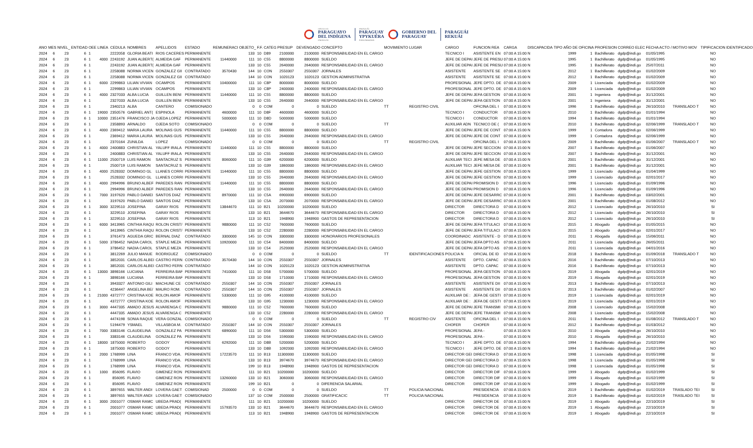INSTITUTO
PARAGUAYO
DEL INDÍGENA
PARAGUAY
PARAGUÁI
PARAGUAY
YPYKUÉRA
ÑANGAREKOHA
GOBIERNO DEL
PARAGUAY
PARAGUÁI
REKUÁI
| ANO | MES | NIVEL_ | ENTIDAD | OEE | LINEA | CEDULA | NOMBRES | APELLIDOS | ESTADO | REMUNERACI | OBJETO_ | F.F. | CATEG | PRESUP | DEVENGADO | CONCEPTO | MOVIMIENTO | LUGAR | CARGO | FUNCION REA | CARGA | DISCAPACIDA | TIPO | AÑO DE | OFICINA | PROFESION | CORREO ELEC | FECHA ACTO / | MOTIVO MOV | TIPIFICACION | IDENTIFICADO |
| --- | --- | --- | --- | --- | --- | --- | --- | --- | --- | --- | --- | --- | --- | --- | --- | --- | --- | --- | --- | --- | --- | --- | --- | --- | --- | --- | --- | --- | --- | --- | --- |
| 2024 | 6 | 23 | 6 | 1 | | 2222058 | GLORIA BEATI | RIOS CACERES | PERMANENTE | | 133 | 10 | D89 | 2100000 | 2100000 | RESPONSABILIDAD EN EL CARGO | | | TECNICO I | ASISTENTE EN | 07:00 A 15:00 | N | | 1999 | 1 | Bachillerato | dgdp@indi.go | 01/05/1995 | | NO | |
| 2024 | 6 | 23 | 6 | 1 | 4000 | 2243192 | JUAN ALBERT( | ALMEIDA GAF | PERMANENTE | 11440000 | 111 | 10 | C55 | 8800000 | 8800000 | SUELDO | | | JEFE DE DEPAI | JEFE DE PRESU | 07:00 A 15:00 | N | | 1995 | 1 | Bachillerato | dgdp@indi.go | 01/05/1995 | | NO | |
| 2024 | 6 | 23 | 6 | 1 | | 2243192 | JUAN ALBERT( | ALMEIDA GAF | PERMANENTE | | 133 | 10 | C55 | 2640000 | 2640000 | RESPONSABILIDAD EN EL CARGO | | | JEFE DE DEPAI | JEFE DE PRESU | 07:00 A 15:00 | N | | 1995 | 1 | Bachillerato | dgdp@indi.go | 25/07/2011 | | NO | |
| 2024 | 6 | 23 | 6 | 1 | | 2258088 | NORMA VICEN | GONZALEZ GII | CONTRATADO | 3570430 | 144 | 10 | CON | 2550307 | 2550307 | JORNALES | | | ASISTENTE | ASISTENTE SE | 07:00 A 15:00 | N | | 2012 | 1 | Bachillerato | dgdp@indi.go | 01/02/2009 | | NO | |
| 2024 | 6 | 23 | 6 | 1 | | 2258088 | NORMA VICEN | GONZALEZ GII | CONTRATADO | | 144 | 10 | CON | 1020123 | 1020123 | GESTION ADMINISTRATIVA | | | ASISTENTE | ASISTENTE SE | 07:00 A 15:00 | N | | 2012 | 1 | Bachillerato | dgdp@indi.go | 01/02/2009 | | NO | |
| 2024 | 6 | 23 | 6 | 1 | 6000 | 2299863 | LILIAN VIVIAN | OCAMPOS | PERMANENTE | 10400000 | 111 | 10 | C8P | 8000000 | 8000000 | SUELDO | | | PROFESIONAL | JEFE DPTO. DE | 07:00 A 15:00 | N | | 2009 | 1 | Licenciada | dgdp@indi.go | 01/02/2009 | | NO | |
| 2024 | 6 | 23 | 6 | 1 | | 2299863 | LILIAN VIVIAN | OCAMPOS | PERMANENTE | | 133 | 10 | C8P | 2400000 | 2400000 | RESPONSABILIDAD EN EL CARGO | | | PROFESIONAL | JEFE DPTO. DE | 07:00 A 15:00 | N | | 2009 | 1 | Licenciada | dgdp@indi.go | 01/02/2009 | | NO | |
| 2024 | 6 | 23 | 6 | 1 | 4000 | 2327033 | ALBA LUCIA | GUILLEN BENI | PERMANENTE | 11440000 | 111 | 10 | C55 | 8800000 | 8800000 | SUELDO | | | JEFE DE DEPAI | JEFA GESTION | 07:00 A 15:00 | N | | 2001 | 1 | Ingeniera | dgdp@indi.go | 31/12/2001 | | NO | |
| 2024 | 6 | 23 | 6 | 1 | | 2327033 | ALBA LUCIA | GUILLEN BENI | PERMANENTE | | 133 | 10 | C55 | 2640000 | 2640000 | RESPONSABILIDAD EN EL CARGO | | | JEFE DE DEPAI | JEFA GESTION | 07:00 A 15:00 | N | | 2001 | 1 | Ingeniera | dgdp@indi.go | 31/12/2001 | | NO | |
| 2024 | 6 | 23 | 6 | 1 | | 2340213 | ALBA | CANTERO | COMISIONADO | | 0 | 0 | COM | 0 | 0 | SUELDO | TT | REGISTRO CIVIL | | OFICINA DEL I | 07:00 A 15:00 | N | | 1996 | 1 | Bachillerato | dgdp@indi.go | 26/10/2010 | TRANSLADO T | NO | |
| 2024 | 6 | 23 | 6 | 1 | 19000 | 2350576 | GABRIEL ANT( | ESPINOLA | PERMANENTE | 4600000 | 111 | 10 | D8F | 4600000 | 4600000 | SUELDO | | | TECNICO I | CONDUCTOR | 07:00 A 15:00 | N | | 2010 | 1 | Bachillerato | dgdp@indi.go | 01/01/1994 | | NO | |
| 2024 | 6 | 23 | 6 | 1 | 10000 | 2351476 | FRANCISCO JA | OJEDA LOPEZ | PERMANENTE | 5000000 | 111 | 10 | D8D | 5000000 | 5000000 | SUELDO | | | TECNICO I | CONDUCTOR | 07:00 A 15:00 | N | | 1994 | 1 | Bachillerato | dgdp@indi.go | 01/01/1994 | | NO | |
| 2024 | 6 | 23 | 6 | 1 | | 2358893 | ARNALDO | OJEDA SOTO | COMISIONADO | | 0 | 0 | COM | 0 | 0 | SUELDO | TT | | AUXILIAR ADN | TECNICO DE ( | 07:00 A 15:00 | N | | 2010 | 1 | Bachillerato | dgdp@indi.go | 02/06/1999 | TRANSLADO T | NO | |
| 2024 | 6 | 23 | 6 | 1 | 4000 | 2369412 | MARIA LAURA | MOLINAS GUS | PERMANENTE | 11440000 | 111 | 10 | C55 | 8800000 | 8800000 | SUELDO | | | JEFE DE DEPAI | JEFE DE CONT | 07:00 A 15:00 | N | | 1999 | 1 | Contadora | dgdp@indi.go | 02/06/1999 | | NO | |
| 2024 | 6 | 23 | 6 | 1 | | 2369412 | MARIA LAURA | MOLINAS GUS | PERMANENTE | | 133 | 10 | C55 | 2640000 | 2640000 | RESPONSABILIDAD EN EL CARGO | | | JEFE DE DEPAI | JEFE DE CONT | 07:00 A 15:00 | N | | 1999 | 1 | Contadora | dgdp@indi.go | 02/06/1999 | | NO | |
| 2024 | 6 | 23 | 6 | 1 | | 2370164 | ZUNILDA | LOPEZ | COMISIONADO | | 0 | 0 | COM | 0 | 0 | SUELDO | TT | REGISTRO CIVIL | | OFICINA DEL I | 07:00 A 15:00 | N | | 2009 | 1 | Bachillerato | dgdp@indi.go | 01/06/2007 | TRANSLADO T | NO | |
| 2024 | 6 | 23 | 6 | 1 | 4000 | 2400883 | CHRISTIAN AL | YALUFF IRALA | PERMANENTE | 11440000 | 111 | 10 | C55 | 8800000 | 8800000 | SUELDO | | | JEFE DE DEPAI | JEFE SECCION | 07:00 A 15:00 | N | | 2007 | 1 | Bachillerato | dgdp@indi.go | 01/06/2007 | | NO | |
| 2024 | 6 | 23 | 6 | 1 | | 2400883 | CHRISTIAN AL | YALUFF IRALA | PERMANENTE | | 133 | 10 | C55 | 2640000 | 2640000 | RESPONSABILIDAD EN EL CARGO | | | JEFE DE DEPAI | JEFE SECCION | 07:00 A 15:00 | N | | 2007 | 1 | Bachillerato | dgdp@indi.go | 31/12/2001 | | NO | |
| 2024 | 6 | 23 | 6 | 1 | 11000 | 2500719 | LUIS RAMON | SANTACRUZ S | PERMANENTE | 8060000 | 111 | 10 | G39 | 6200000 | 6200000 | SUELDO | | | AUXILIAR TECI | JEFE MESA DE | 07:00 A 15:00 | N | | 2001 | 1 | Bachillerato | dgdp@indi.go | 31/12/2001 | | NO | |
| 2024 | 6 | 23 | 6 | 1 | | 2500719 | LUIS RAMON | SANTACRUZ S | PERMANENTE | | 133 | 10 | G39 | 1860000 | 1860000 | RESPONSABILIDAD EN EL CARGO | | | AUXILIAR TECI | JEFE MESA DE | 07:00 A 15:00 | N | | 2001 | 1 | Bachillerato | dgdp@indi.go | 31/12/2001 | | NO | |
| 2024 | 6 | 23 | 6 | 1 | 4000 | 2528332 | DOMINGO GL | LLANES CORRI | PERMANENTE | 11440000 | 111 | 10 | C55 | 8800000 | 8800000 | SUELDO | | | JEFE DE DEPAI | JEFE GESTION | 07:00 A 15:00 | N | | 1999 | 1 | Licenciado | dgdp@indi.go | 01/04/1999 | | NO | |
| 2024 | 6 | 23 | 6 | 1 | | 2528332 | DOMINGO GL | LLANES CORRI | PERMANENTE | | 133 | 10 | C55 | 2640000 | 2640000 | RESPONSABILIDAD EN EL CARGO | | | JEFE DE DEPAI | JEFE GESTION | 07:00 A 15:00 | N | | 1999 | 1 | Licenciado | dgdp@indi.go | 02/01/2017 | | NO | |
| 2024 | 6 | 23 | 6 | 1 | 4000 | 2994996 | BRUNO ALBEF | PAREDES RAN | PERMANENTE | 11440000 | 111 | 10 | C55 | 8800000 | 8800000 | SUELDO | | | JEFE DE DEPAI | PROMISION D | 07:00 A 15:00 | N | | 1996 | 1 | Licenciado | dgdp@indi.go | 01/09/1996 | | NO | |
| 2024 | 6 | 23 | 6 | 1 | | 2994996 | BRUNO ALBEF | PAREDES RAN | PERMANENTE | | 133 | 10 | C55 | 2640000 | 2640000 | RESPONSABILIDAD EN EL CARGO | | | JEFE DE DEPAI | PROMISION D | 07:00 A 15:00 | N | | 1996 | 1 | Licenciado | dgdp@indi.go | 01/09/1996 | | NO | |
| 2024 | 6 | 23 | 6 | 1 | 7000 | 3197620 | PABLO DANIEI | SANTOS DIAZ | PERMANENTE | 8970000 | 111 | 10 | C5A | 6900000 | 6900000 | SUELDO | | | JEFE DE DEPAI | JEFE DESARRC | 07:00 A 15:00 | N | | 2001 | 1 | Bachillerato | dgdp@indi.go | 03/02/2001 | | NO | |
| 2024 | 6 | 23 | 6 | 1 | | 3197620 | PABLO DANIEI | SANTOS DIAZ | PERMANENTE | | 133 | 10 | C5A | 2070000 | 2070000 | RESPONSABILIDAD EN EL CARGO | | | JEFE DE DEPAI | JEFE DESARRC | 07:00 A 15:00 | N | | 2001 | 1 | Bachillerato | dgdp@indi.go | 01/08/2012 | | NO | |
| 2024 | 6 | 23 | 6 | 1 | 3000 | 3229510 | JOSEFINA | GARAY RIOS | PERMANENTE | 13844670 | 111 | 10 | B21 | 10200000 | 10200000 | SUELDO | | | DIRECTOR | DIRECTORA D | 07:00 A 15:00 | N | | 2012 | 1 | Licenciado | dgdp@indi.go | 26/10/2010 | | SI | |
| 2024 | 6 | 23 | 6 | 1 | | 3229510 | JOSEFINA | GARAY RIOS | PERMANENTE | | 133 | 10 | B21 | 3644670 | 3644670 | RESPONSABILIDAD EN EL CARGO | | | DIRECTOR | DIRECTORA D | 07:00 A 15:00 | N | | 2012 | 1 | Licenciado | dgdp@indi.go | 26/10/2010 | | SI | |
| 2024 | 6 | 23 | 6 | 1 | | 3229510 | JOSEFINA | GARAY RIOS | PERMANENTE | | 113 | 10 | B21 | 1948900 | 1948900 | GASTOS DE REPRESENTACION | | | DIRECTOR | DIRECTORA D | 07:00 A 15:00 | N | | 2012 | 1 | Licenciado | dgdp@indi.go | 26/10/2010 | | SI | |
| 2024 | 6 | 23 | 6 | 1 | 6000 | 3413965 | CINTHIA RAQU | ROLON CRIST/ | PERMANENTE | 9880000 | 111 | 10 | C52 | 7600000 | 7600000 | SUELDO | | | JEFE DE DEPAI | JEFA TITULACI | 07:00 A 15:00 | N | | 2015 | 1 | Abogado | dgdp@indi.go | 01/05/2015 | | NO | |
| 2024 | 6 | 23 | 6 | 1 | | 3413965 | CINTHIA RAQU | ROLON CRIST/ | PERMANENTE | | 133 | 10 | C52 | 2280000 | 2280000 | RESPONSABILIDAD EN EL CARGO | | | JEFE DE DEPAI | JEFA TITULACI | 07:00 A 15:00 | N | | 2015 | 1 | Abogado | dgdp@indi.go | 02/01/2017 | | NO | |
| 2024 | 6 | 23 | 6 | 1 | | 3761473 | AGUEDA GRIC | BERNAL DIAZ | CONTRATADO | 3300000 | 145 | 10 | CON | 3300000 | 3300000 | HONORARIOS PROFESIONALES | | | COORDINADC | ASISTENTE - D | 07:00 A 15:00 | N | | 2011 | 1 | Abogada | dgdp@indi.go | 15/06/2011 | | NO | |
| 2024 | 6 | 23 | 6 | 1 | 5000 | 3786452 | NADIA CAROL | STAPLE MEZA | PERMANENTE | 10920000 | 111 | 10 | C54 | 8400000 | 8400000 | SUELDO | | | JEFE DE DEPAI | JEFA DPTO AS | 07:00 A 15:00 | N | | 2011 | 1 | Licenciada | dgdp@indi.go | 26/05/2011 | | NO | |
| 2024 | 6 | 23 | 6 | 1 | | 3786452 | NADIA CAROL | STAPLE MEZA | PERMANENTE | | 133 | 10 | C54 | 2520000 | 2520000 | RESPONSABILIDAD EN EL CARGO | | | JEFE DE DEPAI | JEFA DPTO AS | 07:00 A 15:00 | N | | 2011 | 1 | Licenciada | dgdp@indi.go | 04/01/2016 | | NO | |
| 2024 | 6 | 23 | 6 | 1 | | 3812269 | JULIO MANUE | RODRIGUEZ | COMISIONADO | | 0 | 0 | COM | 0 | 0 | SUELDO | TT | IDENTIFICACIONES | POLICIA N | OFICIAL DE ID | 07:00 A 15:00 | N | | 2018 | 1 | Bachillerato | dgdp@indi.go | 01/09/2018 | TRANSLADO T | NO | |
| 2024 | 6 | 23 | 6 | 1 | | 3852031 | CARLOS ALBEI | CASTRO FERN | CONTRATADO | 3570430 | 144 | 10 | CON | 2550307 | 2550307 | JORNALES | | | ASISTENTE | DPTO. CAPAC | 07:00 A 15:00 | N | | 2016 | 1 | Bachillerato | dgdp@indi.go | 07/10/2013 | | NO | |
| 2024 | 6 | 23 | 6 | 1 | | 3852031 | CARLOS ALBEI | CASTRO FERN | CONTRATADO | | 144 | 10 | CON | 1020123 | 1020123 | GESTION ADMINISTRATIVA | | | ASISTENTE | DPTO. CAPAC | 07:00 A 15:00 | N | | 2016 | 1 | Bachillerato | dgdp@indi.go | 07/10/2013 | | NO | |
| 2024 | 6 | 23 | 6 | 1 | 13000 | 3898166 | LUCIANA | FERREIRA BAF | PERMANENTE | 7410000 | 111 | 10 | D58 | 5700000 | 5700000 | SUELDO | | | PROFESIONAL | JEFA GESTION | 07:00 A 15:00 | N | | 2019 | 1 | Abogada | dgdp@indi.go | 02/01/2019 | | NO | |
| 2024 | 6 | 23 | 6 | 1 | | 3898166 | LUCIANA | FERREIRA BAF | PERMANENTE | | 133 | 10 | D58 | 1710000 | 1710000 | RESPONSABILIDAD EN EL CARGO | | | PROFESIONAL | JEFA GESTION | 07:00 A 15:00 | N | | 2019 | 1 | Abogada | dgdp@indi.go | 02/01/2019 | | NO | |
| 2024 | 6 | 23 | 6 | 1 | | 3943327 | ANTONIO GILI | MACHUNE CE | CONTRATADO | 2550307 | 144 | 10 | CON | 2550307 | 2550307 | JORNALES | | | ASISTENTE | ASISTENTE DII | 07:00 A 15:00 | N | | 2013 | 1 | Bachillerato | dgdp@indi.go | 07/10/2013 | | NO | |
| 2024 | 6 | 23 | 6 | 1 | | 4236447 | ANGELINA BE/ | MAURO ROM. | CONTRATADO | 2550307 | 144 | 10 | CON | 2550307 | 2550307 | JORNALES | | | ASISTENTE | ASISTENTE DII | 07:00 A 15:00 | N | | 2013 | 1 | Bachillerato | dgdp@indi.go | 01/02/2007 | | NO | |
| 2024 | 6 | 23 | 6 | 1 | 21000 | 4372777 | CRISTINA KOE | ROLON AMOF | PERMANENTE | 5330000 | 111 | 10 | G95 | 4100000 | 4100000 | SUELDO | | | AUXILIAR DE : | JEFA DE GESTI | 07:00 A 15:00 | N | | 2019 | 1 | Licenciada | dgdp@indi.go | 02/01/2019 | | NO | |
| 2024 | 6 | 23 | 6 | 1 | | 4372777 | CRISTINA KOE | ROLON AMOF | PERMANENTE | | 133 | 10 | G95 | 1230000 | 1230000 | RESPONSABILIDAD EN EL CARGO | | | AUXILIAR DE : | JEFA DE GESTI | 07:00 A 15:00 | N | | 2019 | 1 | Licenciada | dgdp@indi.go | 02/01/2019 | | NO | |
| 2024 | 6 | 23 | 6 | 1 | 3000 | 4447335 | AMADO JESUS | ALVARENGA C | PERMANENTE | 9880000 | 111 | 10 | C52 | 7600000 | 7600000 | SUELDO | | | JEFE DE DEPAI | JEFE TRANSMI | 07:00 A 15:00 | N | | 2008 | 1 | Licenciado | dgdp@indi.go | 15/02/2008 | | NO | |
| 2024 | 6 | 23 | 6 | 1 | | 4447335 | AMADO JESUS | ALVARENGA C | PERMANENTE | | 133 | 10 | C52 | 2280000 | 2280000 | RESPONSABILIDAD EN EL CARGO | | | JEFE DE DEPAI | JEFE TRANSMI | 07:00 A 15:00 | N | | 2008 | 1 | Licenciado | dgdp@indi.go | 15/02/2008 | | NO | |
| 2024 | 6 | 23 | 6 | 1 | | 4474198 | SONIA RAQUE | VERA GONZAL | COMISIONADO | | 0 | 0 | COM | 0 | 0 | SUELDO | TT | REGISTRO CIV | ASISTENTE | OFICINA DEL I | 07:00 A 15:00 | N | | 2011 | 1 | Bachillerato | dgdp@indi.go | 01/08/2012 | TRANSLADO T | NO | |
| 2024 | 6 | 23 | 6 | 1 | | 5194479 | YSMAEL | VILLASBOA M. | CONTRATADO | 2550307 | 144 | 10 | CON | 2550307 | 2550307 | JORNALES | | | CHOFER | CHOFER | 07:00 A 15:00 | N | | 2012 | 1 | Bachillerato | dgdp@indi.go | 01/03/2012 | | NO | |
| 2024 | 6 | 23 | 6 | 1 | 7000 | 3383146 | CLAUDELINA | GONZALEZ PA | PERMANENTE | 6890000 | 111 | 10 | D56 | 5300000 | 5300000 | SUELDO | | | PROFESIONAL | JEFA - | 07:00 A 15:00 | N | | 2010 | 1 | Abogada | dgdp@indi.go | 26/10/2010 | | NO | |
| 2024 | 6 | 23 | 6 | 1 | | 3383146 | CLAUDELINA | GONZALEZ PA | PERMANENTE | | 133 | 10 | D56 | 1590000 | 1590000 | RESPONSABILIDAD EN EL CARGO | | | PROFESIONAL | JEFA - | 07:00 A 15:00 | N | | 2010 | 1 | Abogada | dgdp@indi.go | 26/10/2010 | | NO | |
| 2024 | 6 | 23 | 6 | 1 | 18000 | 1875000 | ROBERTO | GODOY | PERMANENTE | 6292000 | 111 | 10 | D8B | 5200000 | 5200000 | SUELDO | | | TECNICO I | JEFE DPTO. DE | 07:00 A 15:00 | N | | 1994 | 1 | Bachillerato | dgdp@indi.go | 21/02/1994 | | NO | |
| 2024 | 6 | 23 | 6 | 1 | | 1875000 | ROBERTO | GODOY | PERMANENTE | | 133 | 10 | D8B | 1092000 | 1092000 | RESPONSABILIDAD EN EL CARGO | | | TECNICO I | JEFE DPTO. DE | 07:00 A 15:00 | N | | 1994 | 1 | Bachillerato | dgdp@indi.go | 21/02/1994 | | NO | |
| 2024 | 6 | 23 | 6 | 1 | 2000 | 1768999 | LINA | FRANCO VDA. | PERMANENTE | 17223570 | 111 | 10 | B13 | 11300000 | 11300000 | SUELDO | | | DIRECTOR GEI | DIRECTORA D | 07:00 A 15:00 | N | | 1998 | 1 | Licenciada | dgdp@indi.go | 01/05/1998 | | SI | |
| 2024 | 6 | 23 | 6 | 1 | | 1768999 | LINA | FRANCO VDA. | PERMANENTE | | 133 | 10 | B13 | 3974670 | 3974670 | RESPONSABILIDAD EN EL CARGO | | | DIRECTOR GEI | DIRECTORA D | 07:00 A 15:00 | N | | 1998 | 1 | Licenciada | dgdp@indi.go | 01/05/1998 | | SI | |
| 2024 | 6 | 23 | 6 | 1 | | 1768999 | LINA | FRANCO VDA. | PERMANENTE | | 199 | 10 | B13 | 1948900 | 1948900 | GASTOS DE REPRESENTACION | | | DIRECTOR GEI | DIRECTORA D | 07:00 A 15:00 | N | | 1998 | 1 | Licenciada | dgdp@indi.go | 01/05/1998 | | SI | |
| 2024 | 6 | 23 | 6 | 1 | 1000 | 856095 | FLAVIO | GIMENEZ RON | PERMANENTE | | 111 | 10 | B21 | 10200000 | 10200000 | SUELDO | | | DIRECTOR | DIRECTOR DIF | 07:00 A 15:00 | N | | 1999 | 1 | Abogado | dgdp@indi.go | 01/02/1999 | | SI | |
| 2024 | 6 | 23 | 6 | 1 | | 856095 | FLAVIO | GIMENEZ RON | PERMANENTE | 13260000 | 133 | 10 | B21 | 3060000 | 3060000 | RESPONSABILIDAD EN EL CARGO | | | DIRECTOR | DIRECTOR DIF | 07:00 A 15:00 | N | | 1999 | 1 | Abogado | dgdp@indi.go | 01/02/1999 | | SI | |
| 2024 | 6 | 23 | 6 | 1 | | 856095 | FLAVIO | GIMENEZ RON | PERMANENTE | | 199 | 10 | B21 | 0 | 0 | DIFERENCIA SALARIAL | | | DIRECTOR | DIRECTOR DIF | 07:00 A 15:00 | N | | 1999 | 1 | Abogado | dgdp@indi.go | 01/02/1999 | | SI | |
| 2024 | 6 | 23 | 6 | 1 | | 3897655 | WALTER ANDI | LOVERA GAET | COMISIONAD | 2500000 | 0 | 0 | COM | 0 | 0 | SUELDO | TT | POLICIA NACIONAL | | PRESIDENCIA | 07:00 A 15:00 | N | | 2019 | 1 | Bachillerato | dgdp@indi.go | 01/02/2019 | TRASLADO TEI | SI | |
| 2024 | 6 | 23 | 6 | 1 | | 3897655 | WALTER ANDI | LOVERA GAET | COMISIONADO | | 137 | 10 | COM | 2500000 | 2500000 | GRATIFICACIC | TT | POLICIA NACIONAL | | PRESIDENCIA | 07:00 A 15:00 | N | | 2019 | 1 | Bachillerato | dgdp@indi.go | 01/02/2019 | TRASLADO TEI | SI | |
| 2024 | 6 | 23 | 6 | 1 | 3000 | 2001077 | OSMAR RAMC | UBEDA PRAD( | PERMANENTE | | 111 | 10 | B21 | 10200000 | 10200000 | SUELDO | | | DIRECTOR | DIRECTOR DE | 07:00 A 15:00 | N | | 2019 | 1 | Abogado | dgdp@indi.go | 22/10/2019 | | SI | |
| 2024 | 6 | 23 | 6 | 1 | | 2001077 | OSMAR RAMC | UBEDA PRAD( | PERMANENTE | 15793570 | 133 | 10 | B21 | 3644670 | 3644670 | RESPONSABILIDAD EN EL CARGO | | | DIRECTOR | DIRECTOR DE | 07:00 A 15:00 | N | | 2019 | 1 | Abogado | dgdp@indi.go | 22/10/2019 | | SI | |
| 2024 | 6 | 23 | 6 | 1 | | 2001077 | OSMAR RAMC | UBEDA PRAD( | PERMANENTE | | 113 | 10 | B21 | 1948900 | 1948900 | GASTOS DE REPRESENTACION | | | DIRECTOR | DIRECTOR DE | 07:00 A 15:00 | N | | 2019 | 1 | Abogado | dgdp@indi.go | 22/10/2019 | | SI | |